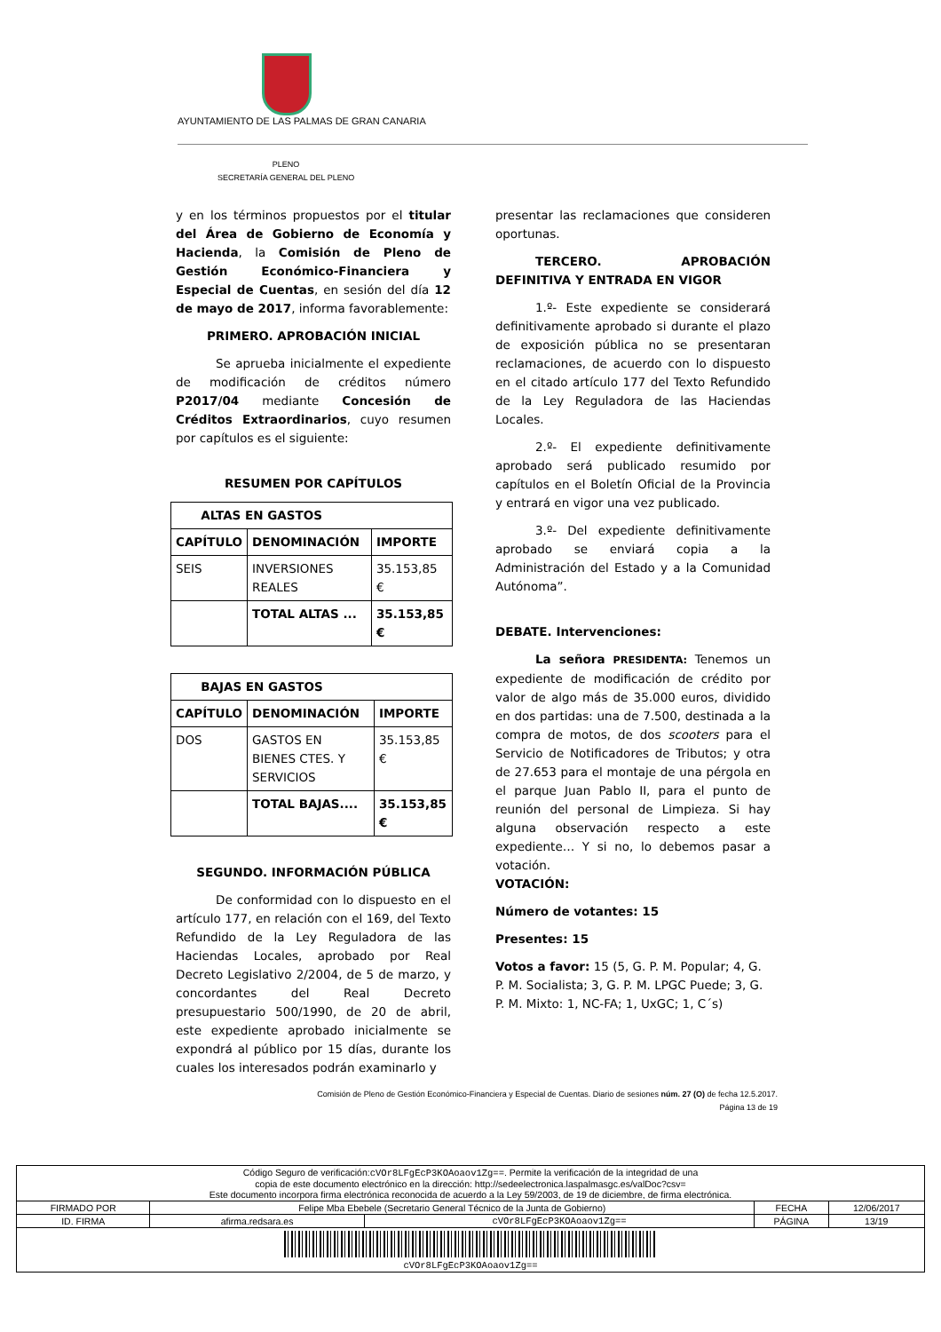AYUNTAMIENTO DE LAS PALMAS DE GRAN CANARIA
PLENO
SECRETARÍA GENERAL DEL PLENO
y en los términos propuestos por el titular del Área de Gobierno de Economía y Hacienda, la Comisión de Pleno de Gestión Económico-Financiera y Especial de Cuentas, en sesión del día 12 de mayo de 2017, informa favorablemente:
PRIMERO. APROBACIÓN INICIAL
Se aprueba inicialmente el expediente de modificación de créditos número P2017/04 mediante Concesión de Créditos Extraordinarios, cuyo resumen por capítulos es el siguiente:
RESUMEN POR CAPÍTULOS
| ALTAS EN GASTOS | | |
| --- | --- | --- |
| CAPÍTULO | DENOMINACIÓN | IMPORTE |
| SEIS | INVERSIONES REALES | 35.153,85 € |
| | TOTAL ALTAS ... | 35.153,85 € |
| BAJAS EN GASTOS | | |
| --- | --- | --- |
| CAPÍTULO | DENOMINACIÓN | IMPORTE |
| DOS | GASTOS EN BIENES CTES. Y SERVICIOS | 35.153,85 € |
| | TOTAL BAJAS.... | 35.153,85 € |
SEGUNDO. INFORMACIÓN PÚBLICA
De conformidad con lo dispuesto en el artículo 177, en relación con el 169, del Texto Refundido de la Ley Reguladora de las Haciendas Locales, aprobado por Real Decreto Legislativo 2/2004, de 5 de marzo, y concordantes del Real Decreto presupuestario 500/1990, de 20 de abril, este expediente aprobado inicialmente se expondrá al público por 15 días, durante los cuales los interesados podrán examinarlo y
presentar las reclamaciones que consideren oportunas.
TERCERO. APROBACIÓN DEFINITIVA Y ENTRADA EN VIGOR
1.º- Este expediente se considerará definitivamente aprobado si durante el plazo de exposición pública no se presentaran reclamaciones, de acuerdo con lo dispuesto en el citado artículo 177 del Texto Refundido de la Ley Reguladora de las Haciendas Locales.
2.º- El expediente definitivamente aprobado será publicado resumido por capítulos en el Boletín Oficial de la Provincia y entrará en vigor una vez publicado.
3.º- Del expediente definitivamente aprobado se enviará copia a la Administración del Estado y a la Comunidad Autónoma”.
DEBATE. Intervenciones:
La señora PRESIDENTA: Tenemos un expediente de modificación de crédito por valor de algo más de 35.000 euros, dividido en dos partidas: una de 7.500, destinada a la compra de motos, de dos scooters para el Servicio de Notificadores de Tributos; y otra de 27.653 para el montaje de una pérgola en el parque Juan Pablo II, para el punto de reunión del personal de Limpieza. Si hay alguna observación respecto a este expediente… Y si no, lo debemos pasar a votación.
VOTACIÓN:
Número de votantes: 15
Presentes: 15
Votos a favor: 15 (5, G. P. M. Popular; 4, G. P. M. Socialista; 3, G. P. M. LPGC Puede; 3, G. P. M. Mixto: 1, NC-FA; 1, UxGC; 1, C´s)
Comisión de Pleno de Gestión Económico-Financiera y Especial de Cuentas. Diario de sesiones núm. 27 (O) de fecha 12.5.2017.
Página 13 de 19
| Código Seguro de verificación: cVOr8LFgEcP3KOAoaov1Zg== . Permite la verificación de la integridad de una copia de este documento electrónico en la dirección: http://sedeelectronica.laspalmasgc.es/valDoc?csv= Este documento incorpora firma electrónica reconocida de acuerdo a la Ley 59/2003, de 19 de diciembre, de firma electrónica. | | | | |
| FIRMADO POR | Felipe Mba Ebebele (Secretario General Técnico de la Junta de Gobierno) | | FECHA | 12/06/2017 |
| ID. FIRMA | afirma.redsara.es | cVOr8LFgEcP3KOAoaov1Zg== | PÁGINA | 13/19 |
| cVOr8LFgEcP3KOAoaov1Zg== | | | | |